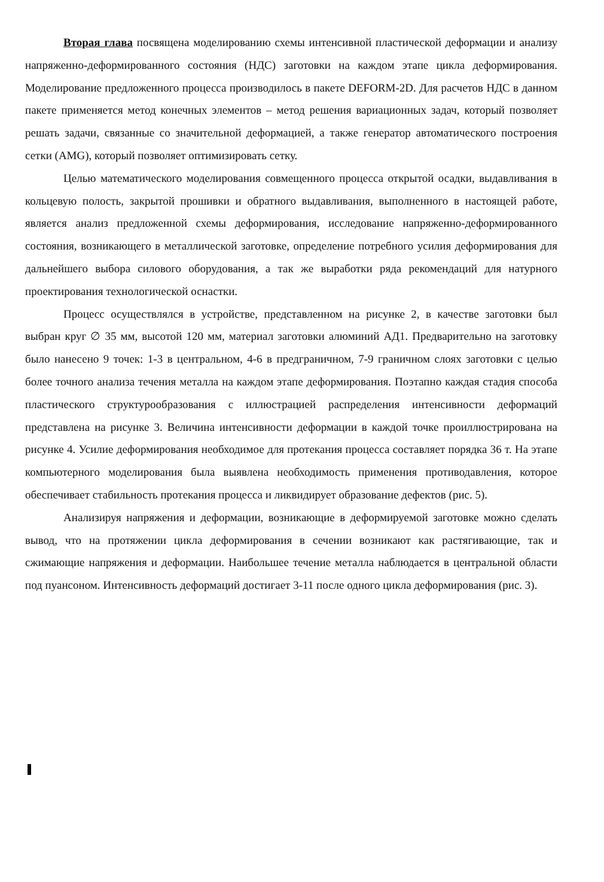Вторая глава посвящена моделированию схемы интенсивной пластической деформации и анализу напряженно-деформированного состояния (НДС) заготовки на каждом этапе цикла деформирования. Моделирование предложенного процесса производилось в пакете DEFORM-2D. Для расчетов НДС в данном пакете применяется метод конечных элементов – метод решения вариационных задач, который позволяет решать задачи, связанные со значительной деформацией, а также генератор автоматического построения сетки (AMG), который позволяет оптимизировать сетку.
Целью математического моделирования совмещенного процесса открытой осадки, выдавливания в кольцевую полость, закрытой прошивки и обратного выдавливания, выполненного в настоящей работе, является анализ предложенной схемы деформирования, исследование напряженно-деформированного состояния, возникающего в металлической заготовке, определение потребного усилия деформирования для дальнейшего выбора силового оборудования, а так же выработки ряда рекомендаций для натурного проектирования технологической оснастки.
Процесс осуществлялся в устройстве, представленном на рисунке 2, в качестве заготовки был выбран круг ∅ 35 мм, высотой 120 мм, материал заготовки алюминий АД1. Предварительно на заготовку было нанесено 9 точек: 1-3 в центральном, 4-6 в предграничном, 7-9 граничном слоях заготовки с целью более точного анализа течения металла на каждом этапе деформирования. Поэтапно каждая стадия способа пластического структурообразования с иллюстрацией распределения интенсивности деформаций представлена на рисунке 3. Величина интенсивности деформации в каждой точке проиллюстрирована на рисунке 4. Усилие деформирования необходимое для протекания процесса составляет порядка 36 т. На этапе компьютерного моделирования была выявлена необходимость применения противодавления, которое обеспечивает стабильность протекания процесса и ликвидирует образование дефектов (рис. 5).
Анализируя напряжения и деформации, возникающие в деформируемой заготовке можно сделать вывод, что на протяжении цикла деформирования в сечении возникают как растягивающие, так и сжимающие напряжения и деформации. Наибольшее течение металла наблюдается в центральной области под пуансоном. Интенсивность деформаций достигает 3-11 после одного цикла деформирования (рис. 3).